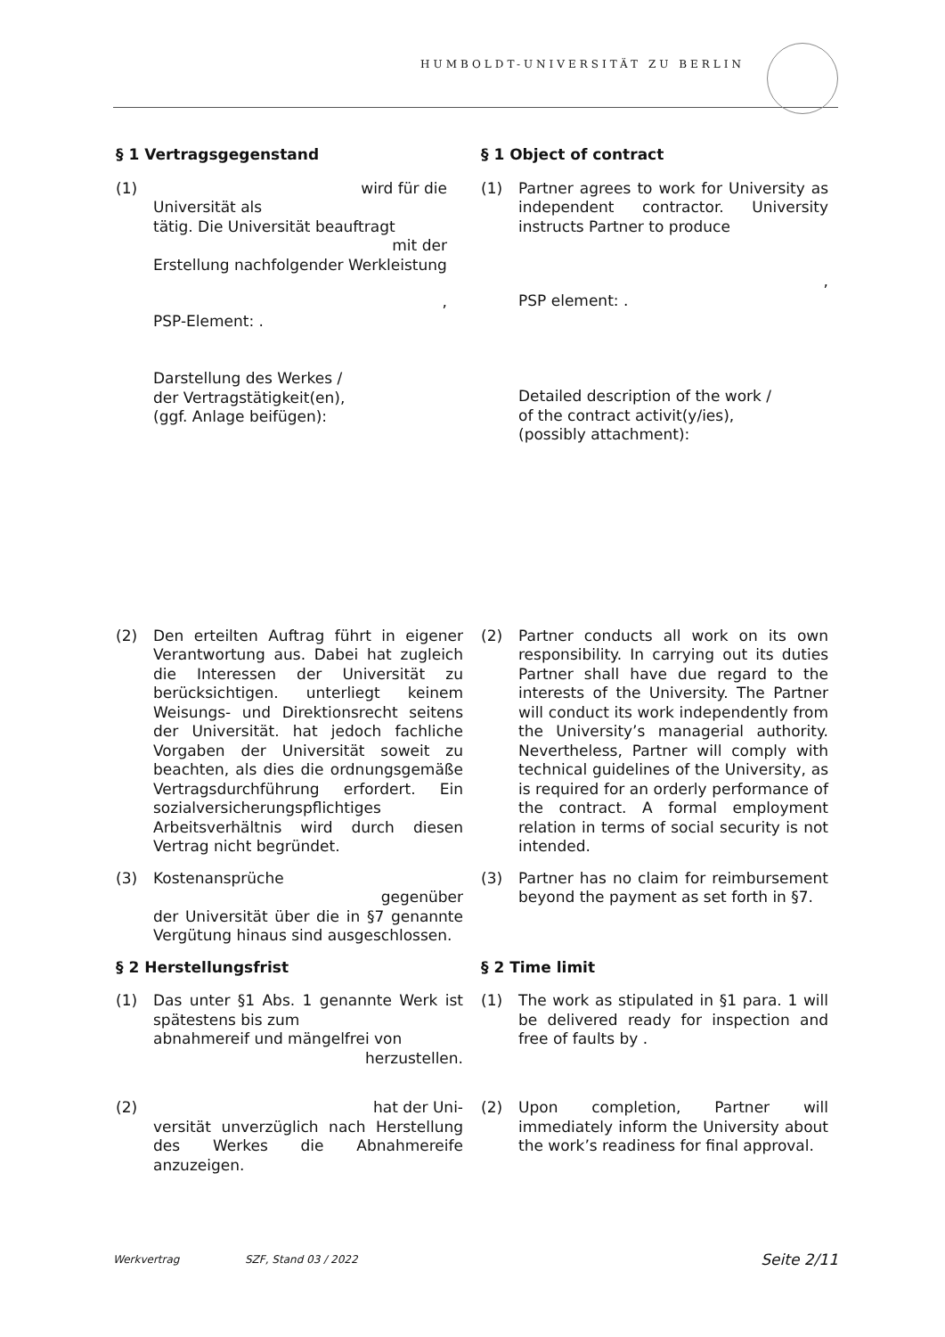HUMBOLDT-UNIVERSITÄT ZU BERLIN
§ 1 Vertragsgegenstand
(1) wird für die
Universität als
tätig. Die Universität beauftragt
mit der
Erstellung nachfolgender Werkleistung
,
PSP-Element: .
Darstellung des Werkes /
der Vertragstätigkeit(en),
(ggf. Anlage beifügen):
§ 1 Object of contract
(1) Partner agrees to work for University as independent contractor. University instructs Partner to produce
,
PSP element: .
Detailed description of the work /
of the contract activit(y/ies),
(possibly attachment):
(2) Den erteilten Auftrag führt in eigener Verantwortung aus. Dabei hat zugleich die Interessen der Universität zu berücksichtigen. unterliegt keinem Weisungs- und Direktionsrecht seitens der Universität. hat jedoch fachliche Vorgaben der Universität soweit zu beachten, als dies die ordnungsgemäße Vertragsdurchführung erfordert. Ein sozialversicherungspflichtiges Arbeitsverhältnis wird durch diesen Vertrag nicht begründet.
(2) Partner conducts all work on its own responsibility. In carrying out its duties Partner shall have due regard to the interests of the University. The Partner will conduct its work independently from the University’s managerial authority. Nevertheless, Partner will comply with technical guidelines of the University, as is required for an orderly performance of the contract. A formal employment relation in terms of social security is not intended.
(3) Kostenansprüche
gegenüber
der Universität über die in §7 genannte Vergütung hinaus sind ausgeschlossen.
(3) Partner has no claim for reimbursement beyond the payment as set forth in §7.
§ 2 Herstellungsfrist
(1) Das unter §1 Abs. 1 genannte Werk ist spätestens bis zum
abnahmereif und mängelfrei von
herzustellen.
§ 2 Time limit
(1) The work as stipulated in §1 para. 1 will be delivered ready for inspection and free of faults by .
(2) hat der Uni-
versität unverzüglich nach Herstellung des Werkes die Abnahmereife anzuzeigen.
(2) Upon completion, Partner will immediately inform the University about the work’s readiness for final approval.
Werkvertrag SZF, Stand 03 / 2022 Seite 2/11